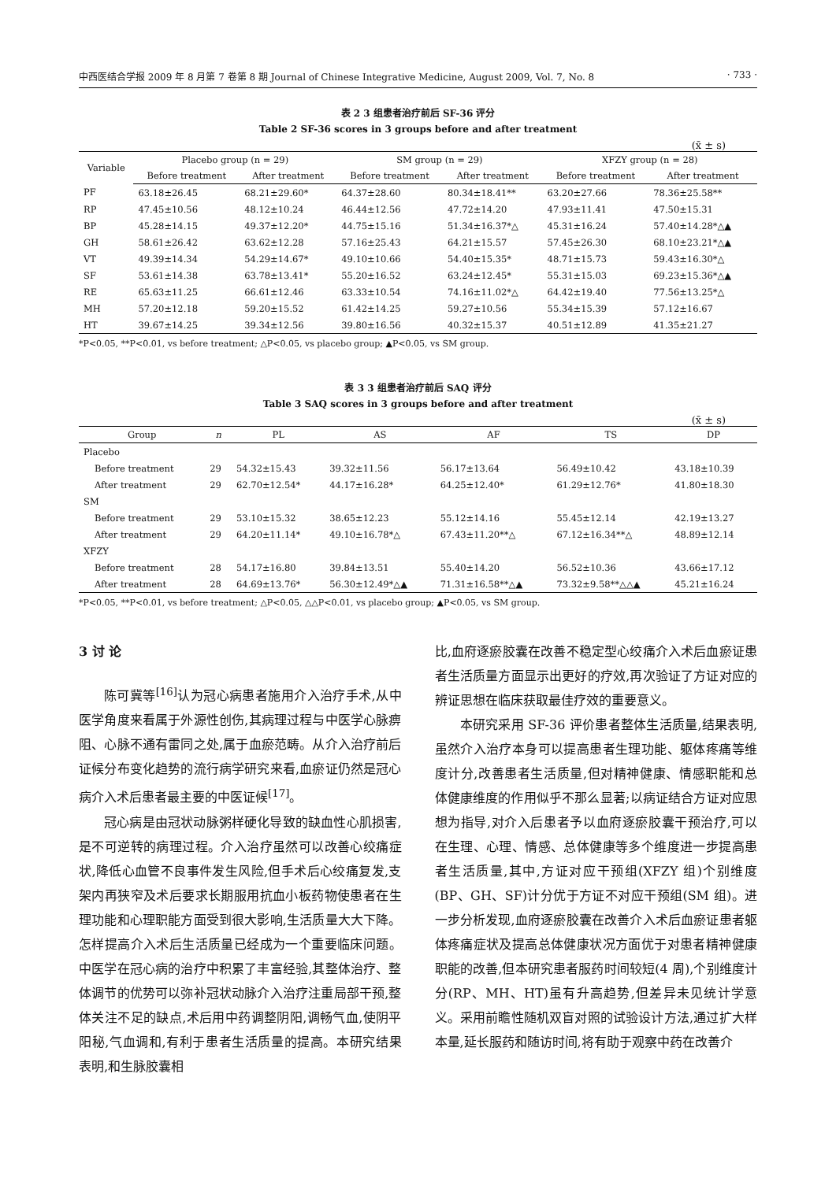中西医结合学报 2009 年 8 月第 7 卷第 8 期 Journal of Chinese Integrative Medicine, August 2009, Vol. 7, No. 8 · 733 ·
表 2 3 组患者治疗前后 SF-36 评分
Table 2 SF-36 scores in 3 groups before and after treatment
(x̄ ± s)
| Variable | Placebo group (n = 29) | | SM group (n = 29) | | XFZY group (n = 28) | |
| --- | --- | --- | --- | --- | --- | --- |
| | Before treatment | After treatment | Before treatment | After treatment | Before treatment | After treatment |
| PF | 63.18±26.45 | 68.21±29.60* | 64.37±28.60 | 80.34±18.41** | 63.20±27.66 | 78.36±25.58** |
| RP | 47.45±10.56 | 48.12±10.24 | 46.44±12.56 | 47.72±14.20 | 47.93±11.41 | 47.50±15.31 |
| BP | 45.28±14.15 | 49.37±12.20* | 44.75±15.16 | 51.34±16.37*△ | 45.31±16.24 | 57.40±14.28*△▲ |
| GH | 58.61±26.42 | 63.62±12.28 | 57.16±25.43 | 64.21±15.57 | 57.45±26.30 | 68.10±23.21*△▲ |
| VT | 49.39±14.34 | 54.29±14.67* | 49.10±10.66 | 54.40±15.35* | 48.71±15.73 | 59.43±16.30*△ |
| SF | 53.61±14.38 | 63.78±13.41* | 55.20±16.52 | 63.24±12.45* | 55.31±15.03 | 69.23±15.36*△▲ |
| RE | 65.63±11.25 | 66.61±12.46 | 63.33±10.54 | 74.16±11.02*△ | 64.42±19.40 | 77.56±13.25*△ |
| MH | 57.20±12.18 | 59.20±15.52 | 61.42±14.25 | 59.27±10.56 | 55.34±15.39 | 57.12±16.67 |
| HT | 39.67±14.25 | 39.34±12.56 | 39.80±16.56 | 40.32±15.37 | 40.51±12.89 | 41.35±21.27 |
*P<0.05, **P<0.01, vs before treatment; △P<0.05, vs placebo group; ▲P<0.05, vs SM group.
表 3 3 组患者治疗前后 SAQ 评分
Table 3 SAQ scores in 3 groups before and after treatment
(x̄ ± s)
| Group | n | PL | AS | AF | TS | DP |
| --- | --- | --- | --- | --- | --- | --- |
| Placebo | | | | | | |
| Before treatment | 29 | 54.32±15.43 | 39.32±11.56 | 56.17±13.64 | 56.49±10.42 | 43.18±10.39 |
| After treatment | 29 | 62.70±12.54* | 44.17±16.28* | 64.25±12.40* | 61.29±12.76* | 41.80±18.30 |
| SM | | | | | | |
| Before treatment | 29 | 53.10±15.32 | 38.65±12.23 | 55.12±14.16 | 55.45±12.14 | 42.19±13.27 |
| After treatment | 29 | 64.20±11.14* | 49.10±16.78*△ | 67.43±11.20**△ | 67.12±16.34**△ | 48.89±12.14 |
| XFZY | | | | | | |
| Before treatment | 28 | 54.17±16.80 | 39.84±13.51 | 55.40±14.20 | 56.52±10.36 | 43.66±17.12 |
| After treatment | 28 | 64.69±13.76* | 56.30±12.49*△▲ | 71.31±16.58**△▲ | 73.32±9.58**△△▲ | 45.21±16.24 |
*P<0.05, **P<0.01, vs before treatment; △P<0.05, △△P<0.01, vs placebo group; ▲P<0.05, vs SM group.
3 讨 论
陈可冀等<sup>[16]</sup>认为冠心病患者施用介入治疗手术,从中医学角度来看属于外源性创伤,其病理过程与中医学心脉痹阻、心脉不通有雷同之处,属于血瘀范畴。从介入治疗前后证候分布变化趋势的流行病学研究来看,血瘀证仍然是冠心病介入术后患者最主要的中医证候<sup>[17]</sup>。
冠心病是由冠状动脉粥样硬化导致的缺血性心肌损害,是不可逆转的病理过程。介入治疗虽然可以改善心绞痛症状,降低心血管不良事件发生风险,但手术后心绞痛复发,支架内再狭窄及术后要求长期服用抗血小板药物使患者在生理功能和心理职能方面受到很大影响,生活质量大大下降。怎样提高介入术后生活质量已经成为一个重要临床问题。中医学在冠心病的治疗中积累了丰富经验,其整体治疗、整体调节的优势可以弥补冠状动脉介入治疗注重局部干预,整体关注不足的缺点,术后用中药调整阴阳,调畅气血,使阴平阳秘,气血调和,有利于患者生活质量的提高。本研究结果表明,和生脉胶囊相
比,血府逐瘀胶囊在改善不稳定型心绞痛介入术后血瘀证患者生活质量方面显示出更好的疗效,再次验证了方证对应的辨证思想在临床获取最佳疗效的重要意义。
本研究采用 SF-36 评价患者整体生活质量,结果表明,虽然介入治疗本身可以提高患者生理功能、躯体疼痛等维度计分,改善患者生活质量,但对精神健康、情感职能和总体健康维度的作用似乎不那么显著;以病证结合方证对应思想为指导,对介入后患者予以血府逐瘀胶囊干预治疗,可以在生理、心理、情感、总体健康等多个维度进一步提高患者生活质量,其中,方证对应干预组(XFZY 组)个别维度(BP、GH、SF)计分优于方证不对应干预组(SM 组)。进一步分析发现,血府逐瘀胶囊在改善介入术后血瘀证患者躯体疼痛症状及提高总体健康状况方面优于对患者精神健康职能的改善,但本研究患者服药时间较短(4 周),个别维度计分(RP、MH、HT)虽有升高趋势,但差异未见统计学意义。采用前瞻性随机双盲对照的试验设计方法,通过扩大样本量,延长服药和随访时间,将有助于观察中药在改善介